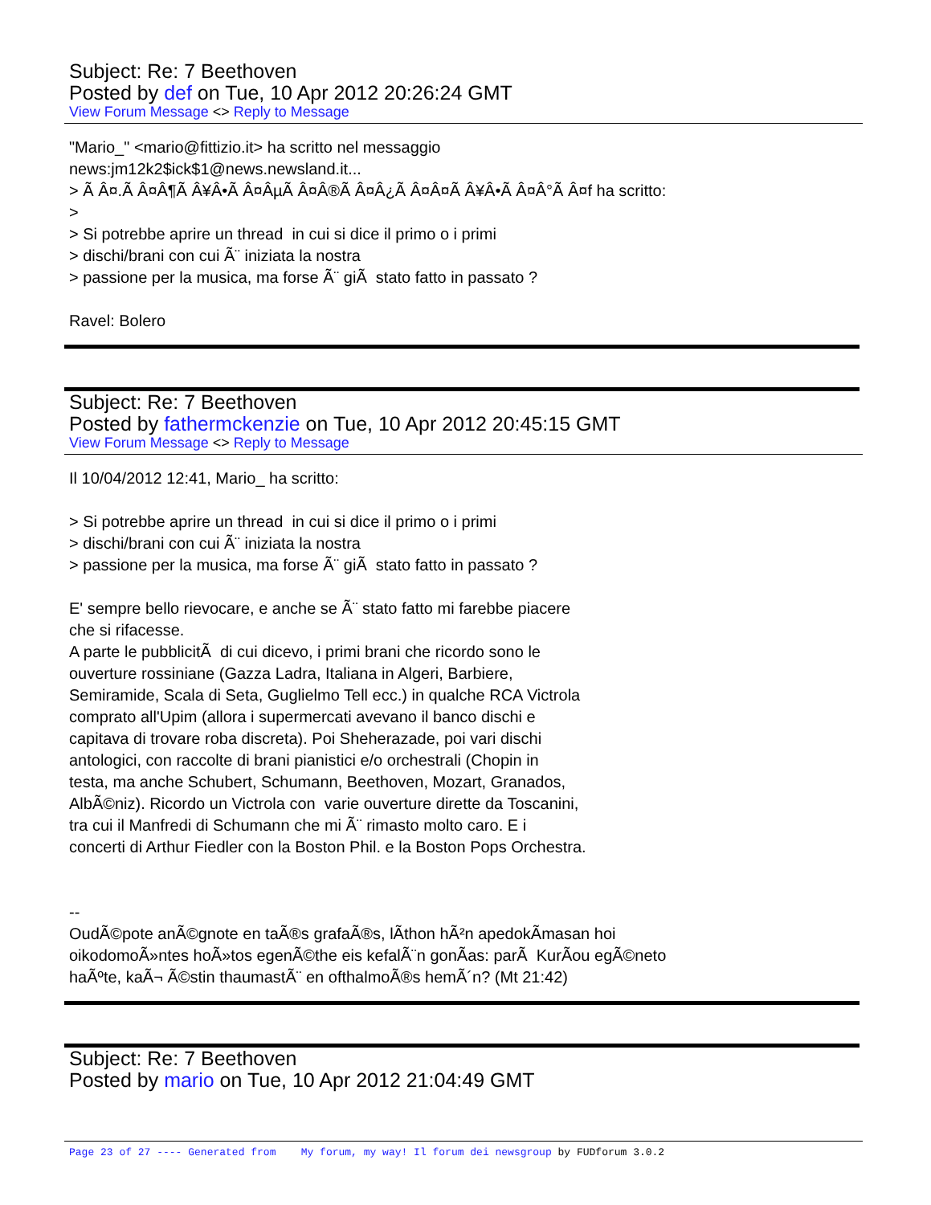Subject: Re: 7 Beethoven
Posted by def on Tue, 10 Apr 2012 20:26:24 GMT
View Forum Message <> Reply to Message
"Mario_" <mario@fittizio.it> ha scritto nel messaggio news:jm12k2$ick$1@news.newsland.it... > Ã Â¤.Ã Â¤Â¶Ã Â¥Â•Ã Â¤ÂµÃ Â¤Â®Ã Â¤Â¿Ã Â¤Â¤Ã Â¥Â•Ã Â¤Â°Ã Â¤f ha scritto: > > Si potrebbe aprire un thread in cui si dice il primo o i primi > dischi/brani con cui Ã¨ iniziata la nostra > passione per la musica, ma forse Ã¨ giÃ stato fatto in passato ? Ravel: Bolero
Subject: Re: 7 Beethoven
Posted by fathermckenzie on Tue, 10 Apr 2012 20:45:15 GMT
View Forum Message <> Reply to Message
Il 10/04/2012 12:41, Mario_ ha scritto: > Si potrebbe aprire un thread in cui si dice il primo o i primi > dischi/brani con cui Ã¨ iniziata la nostra > passione per la musica, ma forse Ã¨ giÃ stato fatto in passato ? E' sempre bello rievocare, e anche se Ã¨ stato fatto mi farebbe piacere che si rifacesse. A parte le pubblicitÃ di cui dicevo, i primi brani che ricordo sono le ouverture rossiniane (Gazza Ladra, Italiana in Algeri, Barbiere, Semiramide, Scala di Seta, Guglielmo Tell ecc.) in qualche RCA Victrola comprato all'Upim (allora i supermercati avevano il banco dischi e capitava di trovare roba discreta). Poi Sheherazade, poi vari dischi antologici, con raccolte di brani pianistici e/o orchestrali (Chopin in testa, ma anche Schubert, Schumann, Beethoven, Mozart, Granados, AlbÃ©niz). Ricordo un Victrola con varie ouverture dirette da Toscanini, tra cui il Manfredi di Schumann che mi Ã¨ rimasto molto caro. E i concerti di Arthur Fiedler con la Boston Phil. e la Boston Pops Orchestra. -- OudÃ©pote anÃ©gnote en taÃ®s grafaÃ®s, lÃ­thon hÃ²n apedokÃ­masan hoi oikodomoÃ»ntes hoÃ»tos egenÃ©the eis kefalÃ¨n gonÃ­as: parÃ KurÃ­ou egÃ©neto haÃºte, kaÃ¬ Ã©stin thaumastÃ¨ en ofthalmoÃ®s hemÃ´n? (Mt 21:42)
Subject: Re: 7 Beethoven
Posted by mario on Tue, 10 Apr 2012 21:04:49 GMT
Page 23 of 27 ---- Generated from My forum, my way! Il forum dei newsgroup by FUDforum 3.0.2